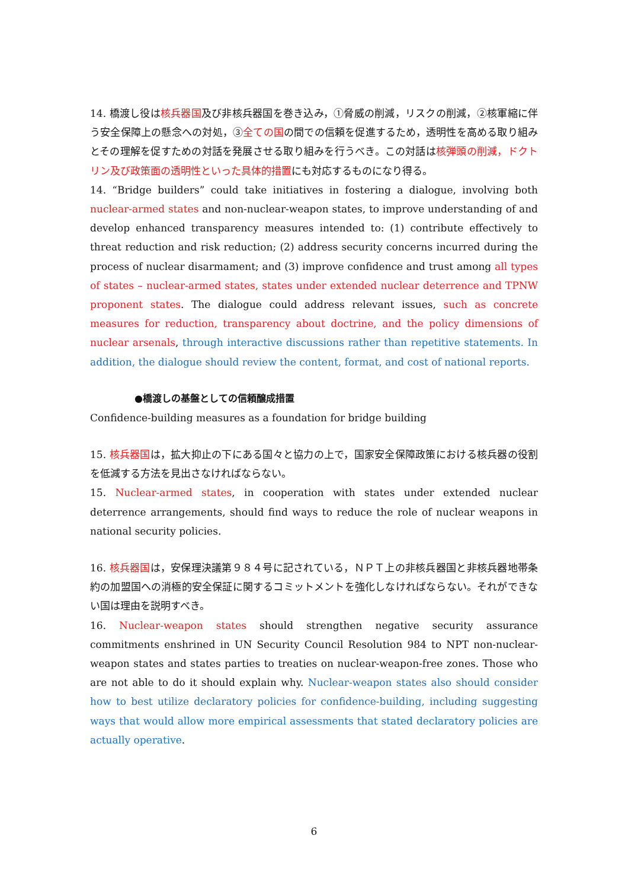14. 橋渡し役は核兵器国及び非核兵器国を巻き込み，①脅威の削減，リスクの削減，②核軍縮に伴う安全保障上の懸念への対処，③全ての国の間での信頼を促進するため，透明性を高める取り組みとその理解を促すための対話を発展させる取り組みを行うべき。この対話は核弾頭の削減，ドクトリン及び政策面の透明性といった具体的措置にも対応するものになり得る。
14. “Bridge builders” could take initiatives in fostering a dialogue, involving both nuclear-armed states and non-nuclear-weapon states, to improve understanding of and develop enhanced transparency measures intended to: (1) contribute effectively to threat reduction and risk reduction; (2) address security concerns incurred during the process of nuclear disarmament; and (3) improve confidence and trust among all types of states – nuclear-armed states, states under extended nuclear deterrence and TPNW proponent states. The dialogue could address relevant issues, such as concrete measures for reduction, transparency about doctrine, and the policy dimensions of nuclear arsenals, through interactive discussions rather than repetitive statements. In addition, the dialogue should review the content, format, and cost of national reports.
●橋渡しの基盤としての信頼醸成措置
Confidence-building measures as a foundation for bridge building
15. 核兵器国は，拡大抑止の下にある国々と協力の上で，国家安全保障政策における核兵器の役割を低減する方法を見出さなければならない。
15. Nuclear-armed states, in cooperation with states under extended nuclear deterrence arrangements, should find ways to reduce the role of nuclear weapons in national security policies.
16. 核兵器国は，安保理決議第９８４号に記されている，ＮＰＴ上の非核兵器国と非核兵器地帯条約の加盟国への消極的安全保証に関するコミットメントを強化しなければならない。それができない国は理由を説明すべき。
16. Nuclear-weapon states should strengthen negative security assurance commitments enshrined in UN Security Council Resolution 984 to NPT non-nuclear-weapon states and states parties to treaties on nuclear-weapon-free zones. Those who are not able to do it should explain why. Nuclear-weapon states also should consider how to best utilize declaratory policies for confidence-building, including suggesting ways that would allow more empirical assessments that stated declaratory policies are actually operative.
6